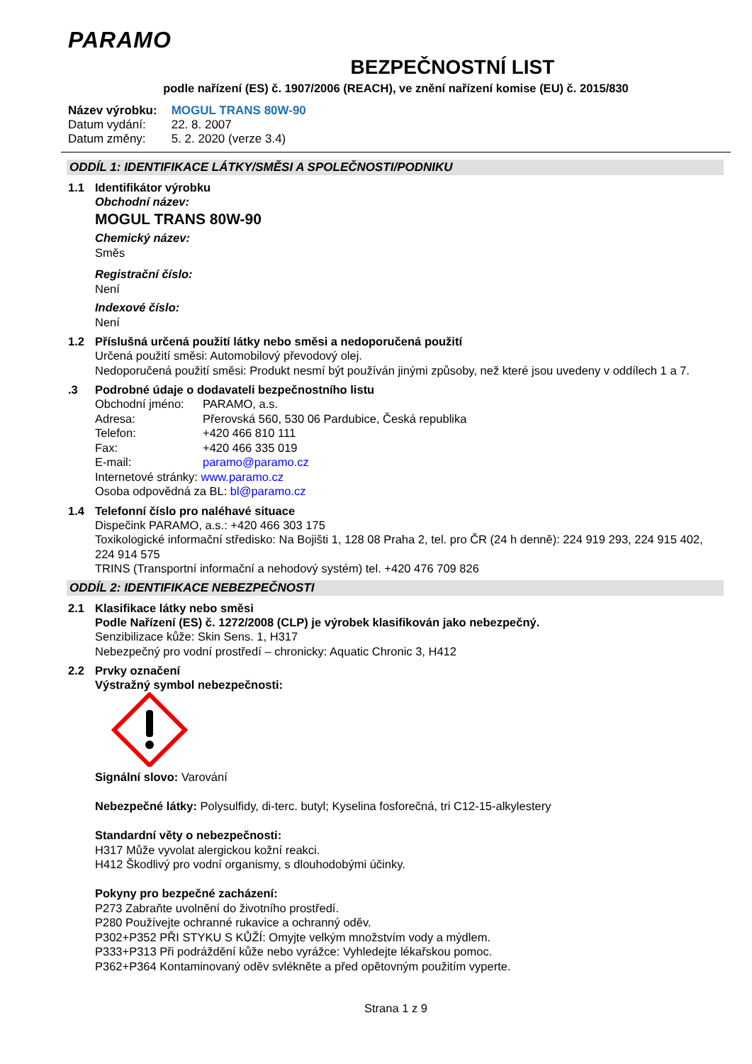PARAMO
BEZPEČNOSTNÍ LIST
podle nařízení (ES) č. 1907/2006 (REACH), ve znění nařízení komise (EU) č. 2015/830
| Název výrobku: | MOGUL TRANS 80W-90 |
| Datum vydání: | 22. 8. 2007 |
| Datum změny: | 5. 2. 2020 (verze 3.4) |
ODDÍL 1: IDENTIFIKACE LÁTKY/SMĚSI A SPOLEČNOSTI/PODNIKU
1.1 Identifikátor výrobku
Obchodní název:
MOGUL TRANS 80W-90
Chemický název:
Směs
Registrační číslo:
Není
Indexové číslo:
Není
1.2 Příslušná určená použití látky nebo směsi a nedoporučená použití
Určená použití směsi: Automobilový převodový olej.
Nedoporučená použití směsi: Produkt nesmí být používán jinými způsoby, než které jsou uvedeny v oddílech 1 a 7.
.3 Podrobné údaje o dodavateli bezpečnostního listu
| Obchodní jméno: | PARAMO, a.s. |
| Adresa: | Přerovská 560, 530 06 Pardubice, Česká republika |
| Telefon: | +420 466 810 111 |
| Fax: | +420 466 335 019 |
| E-mail: | paramo@paramo.cz |
Internetové stránky: www.paramo.cz
Osoba odpovědná za BL: bl@paramo.cz
1.4 Telefonní číslo pro naléhavé situace
Dispečink PARAMO, a.s.: +420 466 303 175
Toxikologické informační středisko: Na Bojišti 1, 128 08 Praha 2, tel. pro ČR (24 h denně): 224 919 293, 224 915 402, 224 914 575
TRINS (Transportní informační a nehodový systém) tel. +420 476 709 826
ODDÍL 2: IDENTIFIKACE NEBEZPEČNOSTI
2.1 Klasifikace látky nebo směsi
Podle Nařízení (ES) č. 1272/2008 (CLP) je výrobek klasifikován jako nebezpečný.
Senzibilizace kůže: Skin Sens. 1, H317
Nebezpečný pro vodní prostředí – chronicky: Aquatic Chronic 3, H412
2.2 Prvky označení
Výstražný symbol nebezpečnosti:
Signální slovo: Varování
Nebezpečné látky: Polysulfidy, di-terc. butyl; Kyselina fosforečná, tri C12-15-alkylestery
Standardní věty o nebezpečnosti:
H317 Může vyvolat alergickou kožní reakci.
H412 Škodlivý pro vodní organismy, s dlouhodobými účinky.
Pokyny pro bezpečné zacházení:
P273 Zabraňte uvolnění do životního prostředí.
P280 Používejte ochranné rukavice a ochranný oděv.
P302+P352 PŘI STYKU S KŮŽÍ: Omyjte velkým množstvím vody a mýdlem.
P333+P313 Při podráždění kůže nebo vyrážce: Vyhledejte lékařskou pomoc.
P362+P364 Kontaminovaný oděv svlékněte a před opětovným použitím vyperte.
Strana 1 z 9